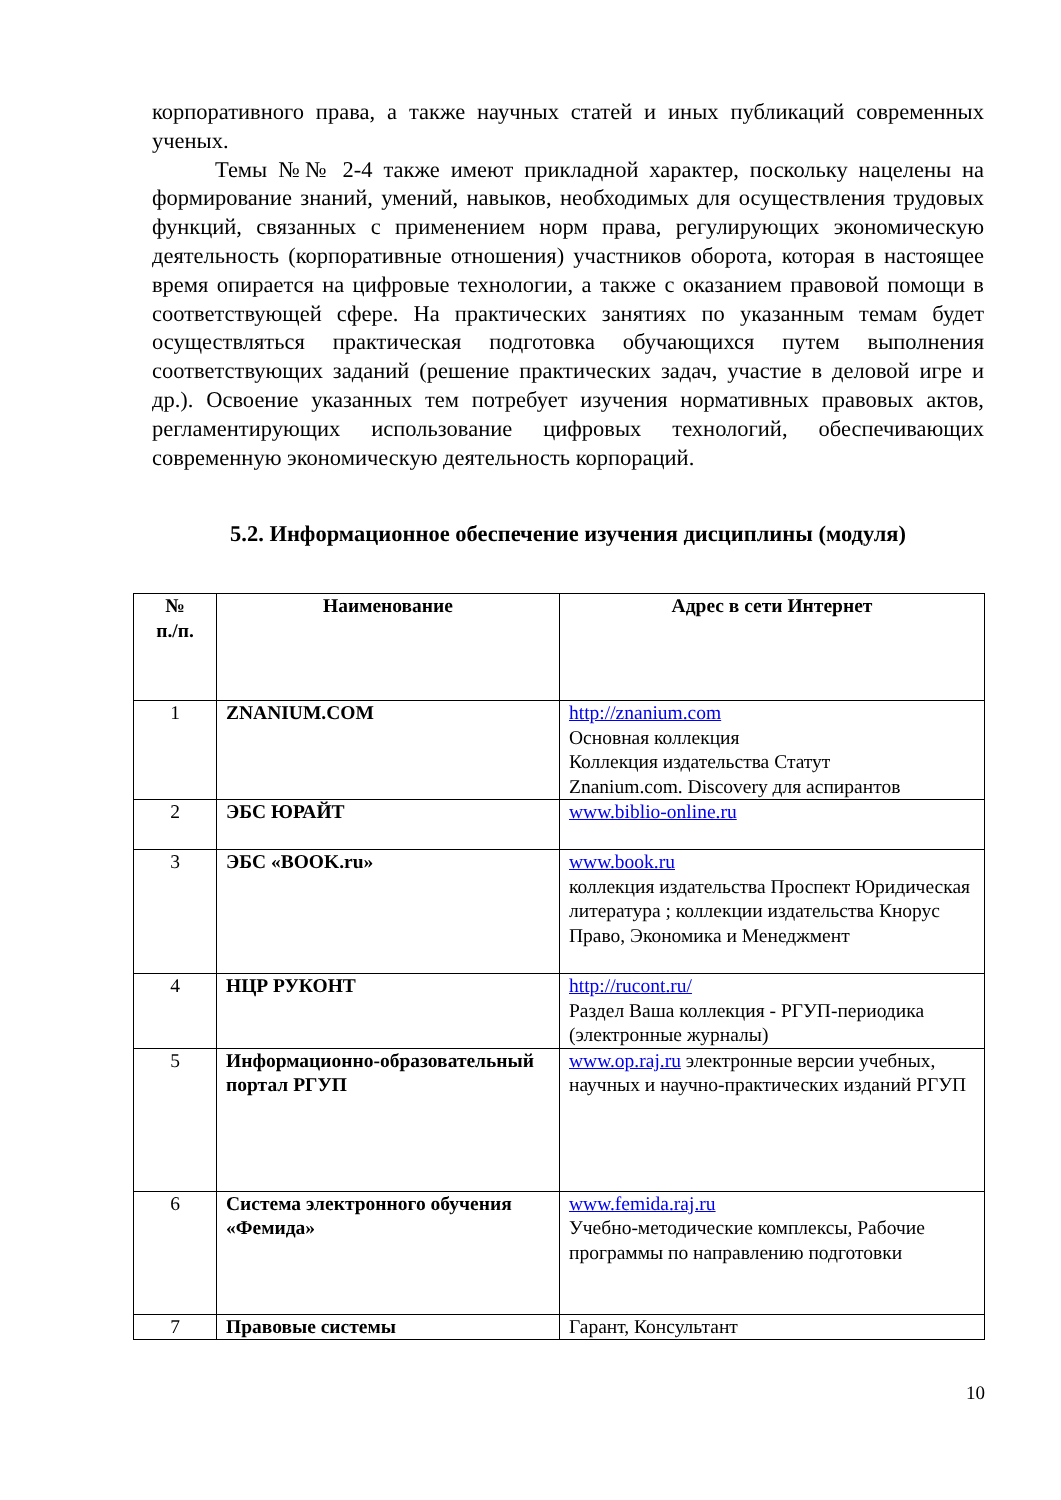корпоративного права, а также научных статей и иных публикаций современных ученых.
Темы №№ 2-4 также имеют прикладной характер, поскольку нацелены на формирование знаний, умений, навыков, необходимых для осуществления трудовых функций, связанных с применением норм права, регулирующих экономическую деятельность (корпоративные отношения) участников оборота, которая в настоящее время опирается на цифровые технологии, а также с оказанием правовой помощи в соответствующей сфере. На практических занятиях по указанным темам будет осуществляться практическая подготовка обучающихся путем выполнения соответствующих заданий (решение практических задач, участие в деловой игре и др.). Освоение указанных тем потребует изучения нормативных правовых актов, регламентирующих использование цифровых технологий, обеспечивающих современную экономическую деятельность корпораций.
5.2. Информационное обеспечение изучения дисциплины (модуля)
| № п./п. | Наименование | Адрес в сети Интернет |
| --- | --- | --- |
| 1 | ZNANIUM.COM | http://znanium.com Основная коллекция Коллекция издательства Статут Znanium.com. Discovery для аспирантов |
| 2 | ЭБС ЮРАЙТ | www.biblio-online.ru |
| 3 | ЭБС «BOOK.ru» | www.book.ru коллекция издательства Проспект Юридическая литература ; коллекции издательства Кнорус Право, Экономика и Менеджмент |
| 4 | НЦР РУКОНТ | http://rucont.ru/ Раздел Ваша коллекция - РГУП-периодика (электронные журналы) |
| 5 | Информационно-образовательный портал РГУП | www.op.raj.ru электронные версии учебных, научных и научно-практических изданий РГУП |
| 6 | Система электронного обучения «Фемида» | www.femida.raj.ru Учебно-методические комплексы, Рабочие программы по направлению подготовки |
| 7 | Правовые системы | Гарант, Консультант |
10